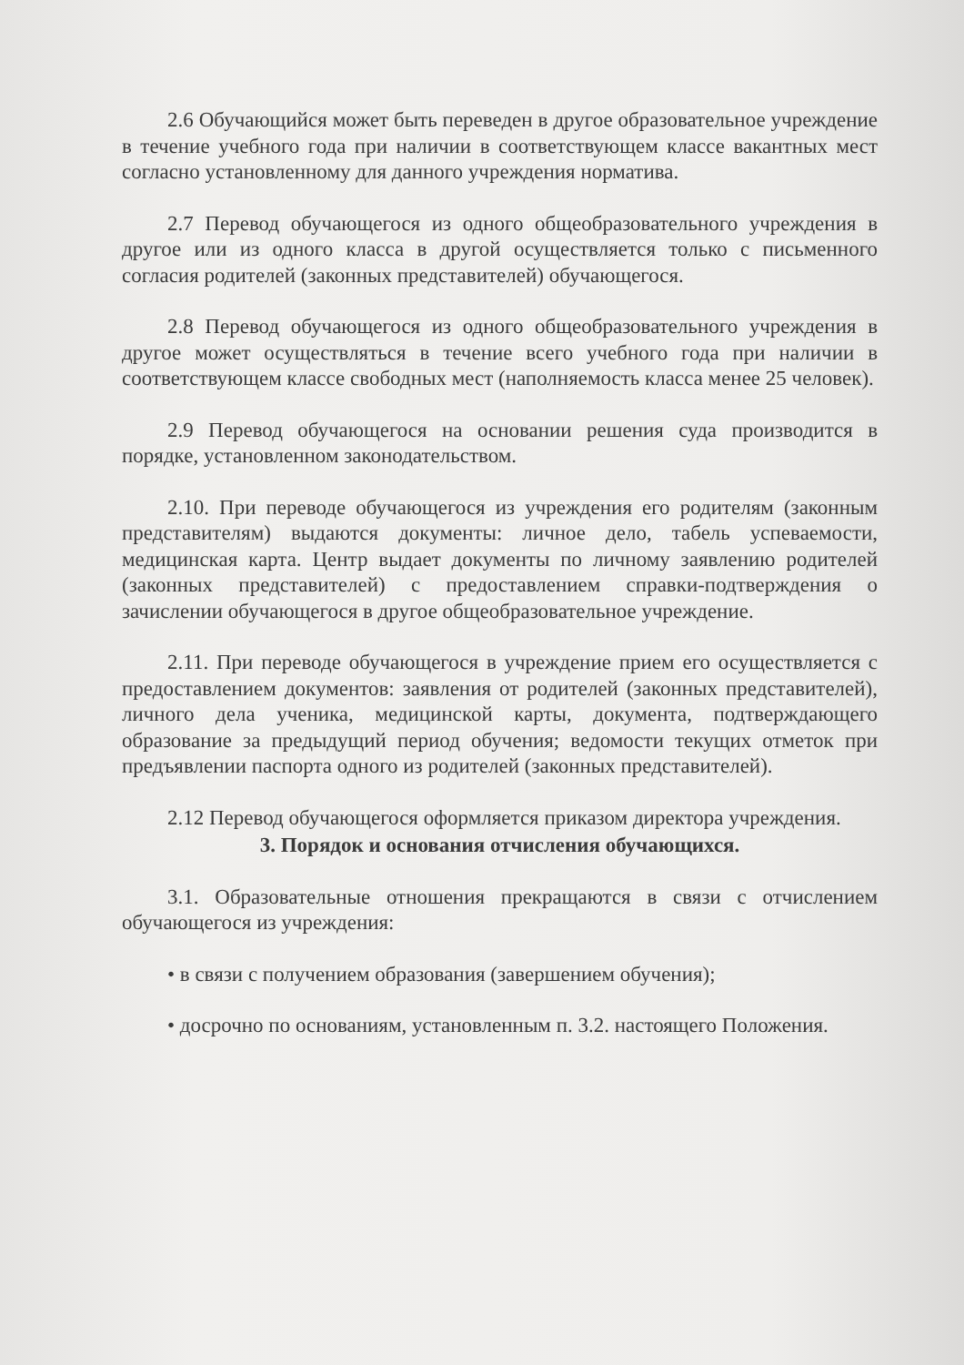2.6 Обучающийся может быть переведен в другое образовательное учреждение в течение учебного года при наличии в соответствующем классе вакантных мест согласно установленному для данного учреждения норматива.
2.7 Перевод обучающегося из одного общеобразовательного учреждения в другое или из одного класса в другой осуществляется только с письменного согласия родителей (законных представителей) обучающегося.
2.8 Перевод обучающегося из одного общеобразовательного учреждения в другое может осуществляться в течение всего учебного года при наличии в соответствующем классе свободных мест (наполняемость класса менее 25 человек).
2.9 Перевод обучающегося на основании решения суда производится в порядке, установленном законодательством.
2.10. При переводе обучающегося из учреждения его родителям (законным представителям) выдаются документы: личное дело, табель успеваемости, медицинская карта. Центр выдает документы по личному заявлению родителей (законных представителей) с предоставлением справки-подтверждения о зачислении обучающегося в другое общеобразовательное учреждение.
2.11. При переводе обучающегося в учреждение прием его осуществляется с предоставлением документов: заявления от родителей (законных представителей), личного дела ученика, медицинской карты, документа, подтверждающего образование за предыдущий период обучения; ведомости текущих отметок при предъявлении паспорта одного из родителей (законных представителей).
2.12 Перевод обучающегося оформляется приказом директора учреждения.
3. Порядок и основания отчисления обучающихся.
3.1. Образовательные отношения прекращаются в связи с отчислением обучающегося из учреждения:
• в связи с получением образования (завершением обучения);
• досрочно по основаниям, установленным п. 3.2. настоящего Положения.